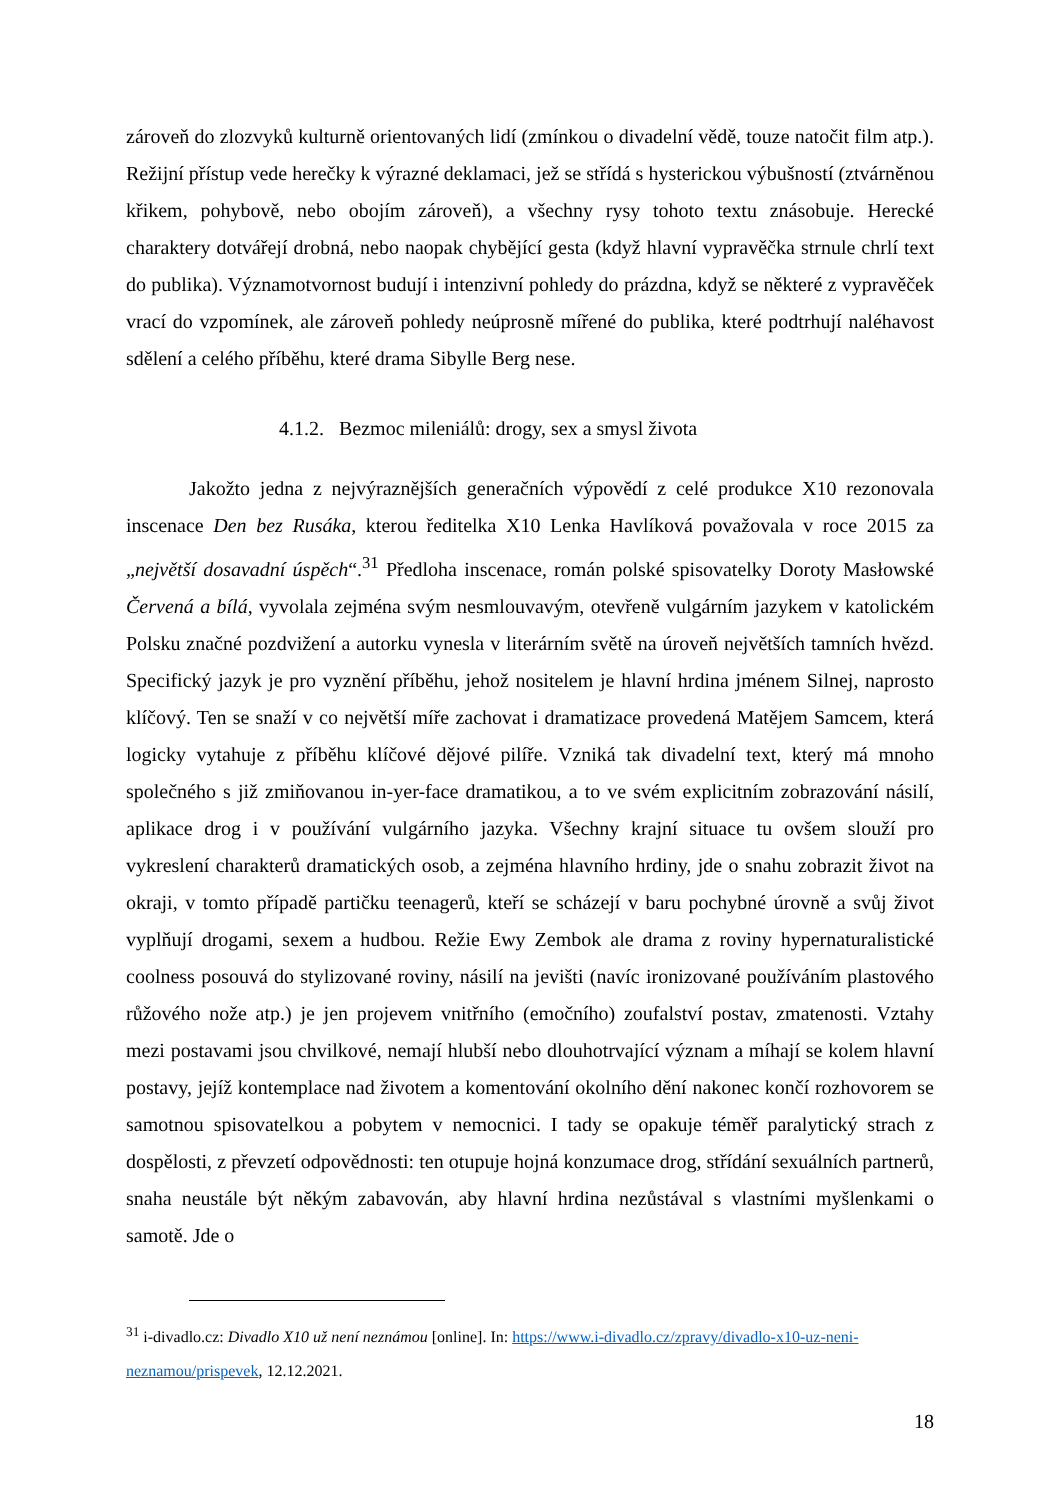zároveň do zlozvyků kulturně orientovaných lidí (zmínkou o divadelní vědě, touze natočit film atp.). Režijní přístup vede herečky k výrazné deklamaci, jež se střídá s hysterickou výbušností (ztvárněnou křikem, pohybově, nebo obojím zároveň), a všechny rysy tohoto textu znásobuje. Herecké charaktery dotvářejí drobná, nebo naopak chybějící gesta (když hlavní vypravěčka strnule chrlí text do publika). Významotvornost budují i intenzivní pohledy do prázdna, když se některé z vypravěček vrací do vzpomínek, ale zároveň pohledy neúprosně mířené do publika, které podtrhují naléhavost sdělení a celého příběhu, které drama Sibylle Berg nese.
4.1.2. Bezmoc mileniálů: drogy, sex a smysl života
Jakožto jedna z nejvýraznějších generačních výpovědí z celé produkce X10 rezonovala inscenace Den bez Rusáka, kterou ředitelka X10 Lenka Havlíková považovala v roce 2015 za „největší dosavadní úspěch“.<sup>31</sup> Předloha inscenace, román polské spisovatelky Doroty Masłowské Červená a bílá, vyvolala zejména svým nesmlouvavým, otevřeně vulgárním jazykem v katolickém Polsku značné pozdvižení a autorku vynesla v literárním světě na úroveň největších tamních hvězd. Specifický jazyk je pro vyznění příběhu, jehož nositelem je hlavní hrdina jménem Silnej, naprosto klíčový. Ten se snaží v co největší míře zachovat i dramatizace provedená Matějem Samcem, která logicky vytahuje z příběhu klíčové dějové pilíře. Vzniká tak divadelní text, který má mnoho společného s již zmiňovanou in-yer-face dramatikou, a to ve svém explicitním zobrazování násilí, aplikace drog i v používání vulgárního jazyka. Všechny krajní situace tu ovšem slouží pro vykreslení charakterů dramatických osob, a zejména hlavního hrdiny, jde o snahu zobrazit život na okraji, v tomto případě partičku teenagerů, kteří se scházejí v baru pochybné úrovně a svůj život vyplňují drogami, sexem a hudbou. Režie Ewy Zembok ale drama z roviny hypernaturalistické coolness posouvá do stylizované roviny, násilí na jevišti (navíc ironizované používáním plastového růžového nože atp.) je jen projevem vnitřního (emočního) zoufalství postav, zmatenosti. Vztahy mezi postavami jsou chvilkové, nemají hlubší nebo dlouhotrvající význam a míhají se kolem hlavní postavy, jejíž kontemplace nad životem a komentování okolního dění nakonec končí rozhovorem se samotnou spisovatelkou a pobytem v nemocnici. I tady se opakuje téměř paralytický strach z dospělosti, z převzetí odpovědnosti: ten otupuje hojná konzumace drog, střídání sexuálních partnerů, snaha neustále být někým zabavován, aby hlavní hrdina nezůstával s vlastními myšlenkami o samotě. Jde o
<sup>31</sup> i-divadlo.cz: Divadlo X10 už není neznámou [online]. In: https://www.i-divadlo.cz/zpravy/divadlo-x10-uz-neni-neznamou/prispevek, 12.12.2021.
18